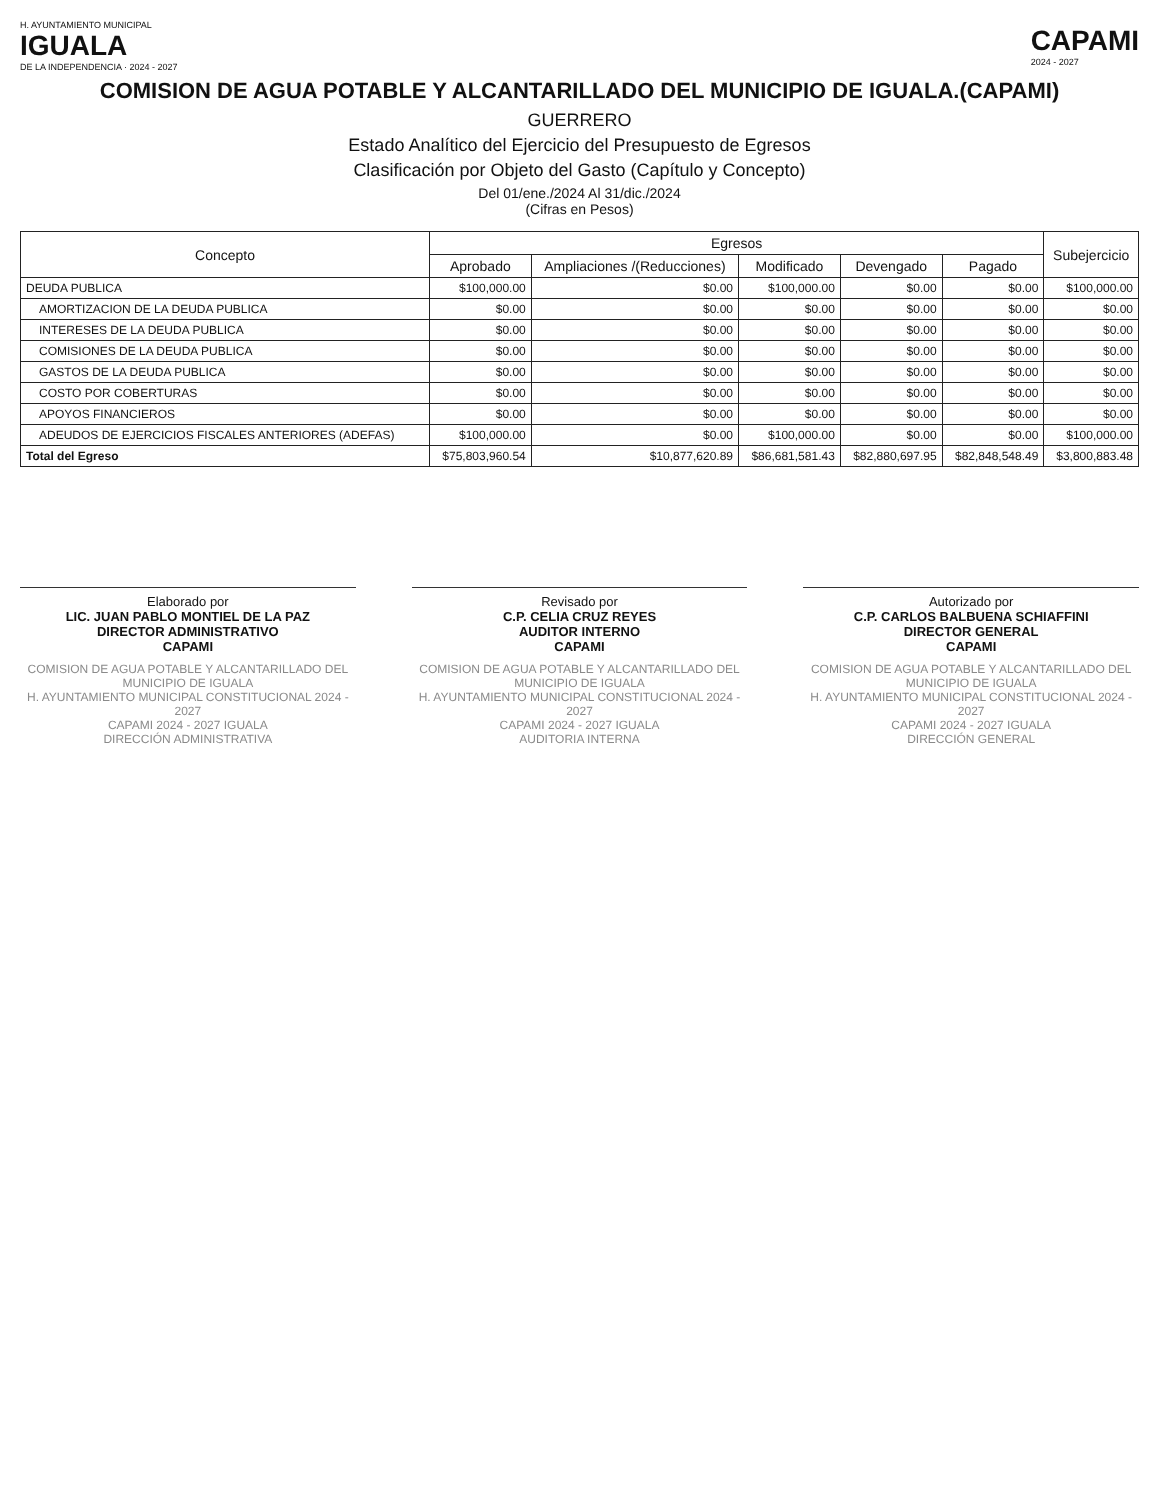H. AYUNTAMIENTO MUNICIPAL
IGUALA
DE LA INDEPENDENCIA · 2024 - 2027
CAPAMI
2024 - 2027
COMISION DE AGUA POTABLE Y ALCANTARILLADO DEL MUNICIPIO DE IGUALA.(CAPAMI)
GUERRERO
Estado Analítico del Ejercicio del Presupuesto de Egresos
Clasificación por Objeto del Gasto (Capítulo y Concepto)
Del 01/ene./2024 Al 31/dic./2024
(Cifras en Pesos)
| Concepto | Egresos | | | | | Subejercicio |
| --- | --- | --- | --- | --- | --- | --- |
| | Aprobado | Ampliaciones /(Reducciones) | Modificado | Devengado | Pagado | |
| DEUDA PUBLICA | $100,000.00 | $0.00 | $100,000.00 | $0.00 | $0.00 | $100,000.00 |
| AMORTIZACION DE LA DEUDA PUBLICA | $0.00 | $0.00 | $0.00 | $0.00 | $0.00 | $0.00 |
| INTERESES DE LA DEUDA PUBLICA | $0.00 | $0.00 | $0.00 | $0.00 | $0.00 | $0.00 |
| COMISIONES DE LA DEUDA PUBLICA | $0.00 | $0.00 | $0.00 | $0.00 | $0.00 | $0.00 |
| GASTOS DE LA DEUDA PUBLICA | $0.00 | $0.00 | $0.00 | $0.00 | $0.00 | $0.00 |
| COSTO POR COBERTURAS | $0.00 | $0.00 | $0.00 | $0.00 | $0.00 | $0.00 |
| APOYOS FINANCIEROS | $0.00 | $0.00 | $0.00 | $0.00 | $0.00 | $0.00 |
| ADEUDOS DE EJERCICIOS FISCALES ANTERIORES (ADEFAS) | $100,000.00 | $0.00 | $100,000.00 | $0.00 | $0.00 | $100,000.00 |
| Total del Egreso | $75,803,960.54 | $10,877,620.89 | $86,681,581.43 | $82,880,697.95 | $82,848,548.49 | $3,800,883.48 |
Elaborado por
LIC. JUAN PABLO MONTIEL DE LA PAZ
DIRECTOR ADMINISTRATIVO
CAPAMI
COMISION DE AGUA POTABLE Y ALCANTARILLADO DEL MUNICIPIO DE IGUALA
H. AYUNTAMIENTO MUNICIPAL CONSTITUCIONAL 2024 - 2027
CAPAMI 2024 - 2027 IGUALA
DIRECCIÓN ADMINISTRATIVA
Revisado por
C.P. CELIA CRUZ REYES
AUDITOR INTERNO
CAPAMI
COMISION DE AGUA POTABLE Y ALCANTARILLADO DEL MUNICIPIO DE IGUALA
H. AYUNTAMIENTO MUNICIPAL CONSTITUCIONAL 2024 - 2027
CAPAMI 2024 - 2027 IGUALA
AUDITORIA INTERNA
Autorizado por
C.P. CARLOS BALBUENA SCHIAFFINI
DIRECTOR GENERAL
CAPAMI
COMISION DE AGUA POTABLE Y ALCANTARILLADO DEL MUNICIPIO DE IGUALA
H. AYUNTAMIENTO MUNICIPAL CONSTITUCIONAL 2024 - 2027
CAPAMI 2024 - 2027 IGUALA
DIRECCIÓN GENERAL